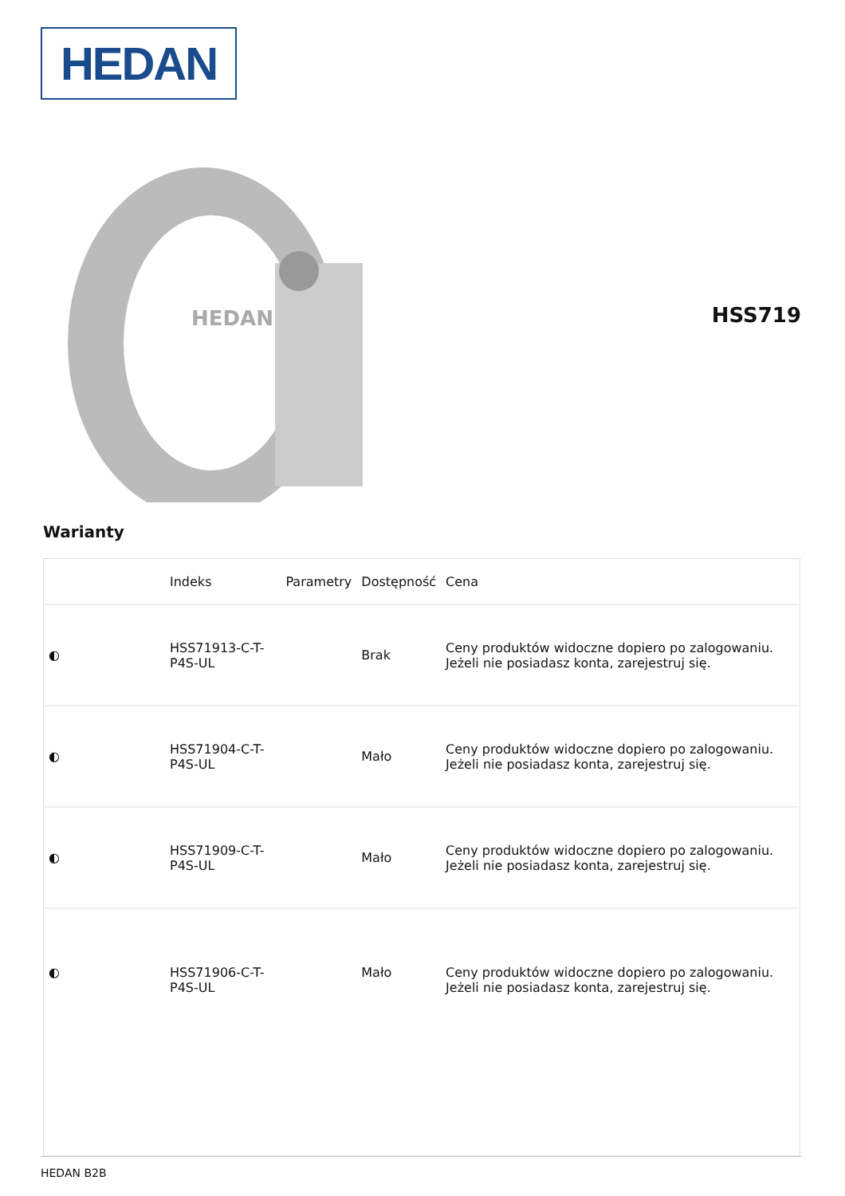HEDAN
HEDAN
HSS719
Warianty
| | Indeks | Parametry | Dostępność | Cena |
| --- | --- | --- | --- | --- |
| ◐ | HSS71913-C-T-P4S-UL | | Brak | Ceny produktów widoczne dopiero po zalogowaniu. Jeżeli nie posiadasz konta, zarejestruj się. |
| ◐ | HSS71904-C-T-P4S-UL | | Mało | Ceny produktów widoczne dopiero po zalogowaniu. Jeżeli nie posiadasz konta, zarejestruj się. |
| ◐ | HSS71909-C-T-P4S-UL | | Mało | Ceny produktów widoczne dopiero po zalogowaniu. Jeżeli nie posiadasz konta, zarejestruj się. |
| ◐ | HSS71906-C-T-P4S-UL | | Mało | Ceny produktów widoczne dopiero po zalogowaniu. Jeżeli nie posiadasz konta, zarejestruj się. |
HEDAN B2B